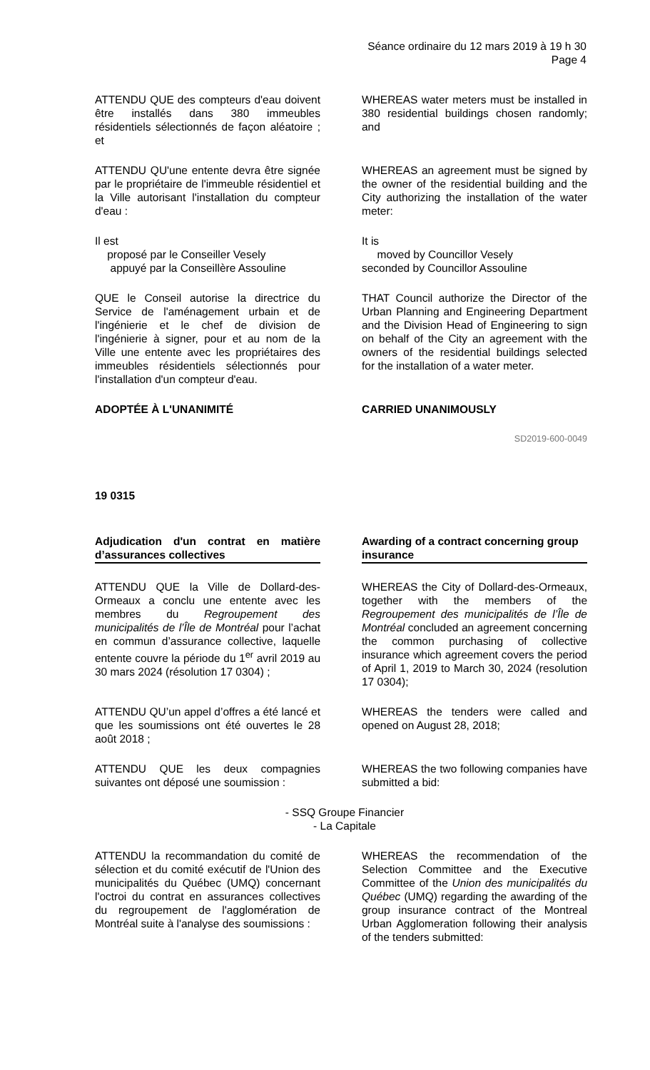Séance ordinaire du 12 mars 2019 à 19 h 30
Page 4
ATTENDU QUE des compteurs d'eau doivent être installés dans 380 immeubles résidentiels sélectionnés de façon aléatoire ; et
WHEREAS water meters must be installed in 380 residential buildings chosen randomly; and
ATTENDU QU'une entente devra être signée par le propriétaire de l'immeuble résidentiel et la Ville autorisant l'installation du compteur d'eau :
WHEREAS an agreement must be signed by the owner of the residential building and the City authorizing the installation of the water meter:
Il est
proposé par le Conseiller Vesely
appuyé par la Conseillère Assouline
It is
moved by Councillor Vesely
seconded by Councillor Assouline
QUE le Conseil autorise la directrice du Service de l'aménagement urbain et de l'ingénierie et le chef de division de l'ingénierie à signer, pour et au nom de la Ville une entente avec les propriétaires des immeubles résidentiels sélectionnés pour l'installation d'un compteur d'eau.
THAT Council authorize the Director of the Urban Planning and Engineering Department and the Division Head of Engineering to sign on behalf of the City an agreement with the owners of the residential buildings selected for the installation of a water meter.
ADOPTÉE À L'UNANIMITÉ CARRIED UNANIMOUSLY
SD2019-600-0049
19 0315
Adjudication d'un contrat en matière d’assurances collectives
Awarding of a contract concerning group insurance
ATTENDU QUE la Ville de Dollard-des-Ormeaux a conclu une entente avec les membres du Regroupement des municipalités de l’Île de Montréal pour l’achat en commun d’assurance collective, laquelle entente couvre la période du 1<sup>er</sup> avril 2019 au 30 mars 2024 (résolution 17 0304) ;
WHEREAS the City of Dollard-des-Ormeaux, together with the members of the Regroupement des municipalités de l’Île de Montréal concluded an agreement concerning the common purchasing of collective insurance which agreement covers the period of April 1, 2019 to March 30, 2024 (resolution 17 0304);
ATTENDU QU’un appel d’offres a été lancé et que les soumissions ont été ouvertes le 28 août 2018 ;
WHEREAS the tenders were called and opened on August 28, 2018;
ATTENDU QUE les deux compagnies suivantes ont déposé une soumission :
WHEREAS the two following companies have submitted a bid:
- SSQ Groupe Financier
- La Capitale
ATTENDU la recommandation du comité de sélection et du comité exécutif de l'Union des municipalités du Québec (UMQ) concernant l'octroi du contrat en assurances collectives du regroupement de l'agglomération de Montréal suite à l'analyse des soumissions :
WHEREAS the recommendation of the Selection Committee and the Executive Committee of the Union des municipalités du Québec (UMQ) regarding the awarding of the group insurance contract of the Montreal Urban Agglomeration following their analysis of the tenders submitted: